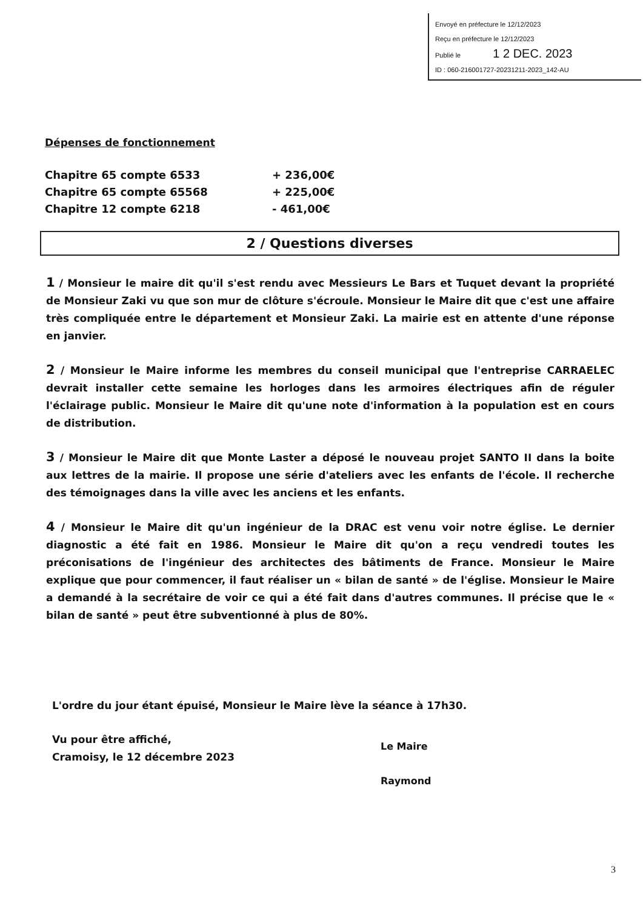Envoyé en préfecture le 12/12/2023
Reçu en préfecture le 12/12/2023
Publié le 1 2 DEC. 2023
ID : 060-216001727-20231211-2023_142-AU
Dépenses de fonctionnement
Chapitre 65 compte 6533 + 236,00€
Chapitre 65 compte 65568 + 225,00€
Chapitre 12 compte 6218 - 461,00€
2 / Questions diverses
1 / Monsieur le maire dit qu'il s'est rendu avec Messieurs Le Bars et Tuquet devant la propriété de Monsieur Zaki vu que son mur de clôture s'écroule. Monsieur le Maire dit que c'est une affaire très compliquée entre le département et Monsieur Zaki. La mairie est en attente d'une réponse en janvier.
2 / Monsieur le Maire informe les membres du conseil municipal que l'entreprise CARRAELEC devrait installer cette semaine les horloges dans les armoires électriques afin de réguler l'éclairage public. Monsieur le Maire dit qu'une note d'information à la population est en cours de distribution.
3 / Monsieur le Maire dit que Monte Laster a déposé le nouveau projet SANTO II dans la boite aux lettres de la mairie. Il propose une série d'ateliers avec les enfants de l'école. Il recherche des témoignages dans la ville avec les anciens et les enfants.
4 / Monsieur le Maire dit qu'un ingénieur de la DRAC est venu voir notre église. Le dernier diagnostic a été fait en 1986. Monsieur le Maire dit qu'on a reçu vendredi toutes les préconisations de l'ingénieur des architectes des bâtiments de France. Monsieur le Maire explique que pour commencer, il faut réaliser un « bilan de santé » de l'église. Monsieur le Maire a demandé à la secrétaire de voir ce qui a été fait dans d'autres communes. Il précise que le « bilan de santé » peut être subventionné à plus de 80%.
L'ordre du jour étant épuisé, Monsieur le Maire lève la séance à 17h30.
Vu pour être affiché,
Cramoisy, le 12 décembre 2023
Le Maire
Raymond
3